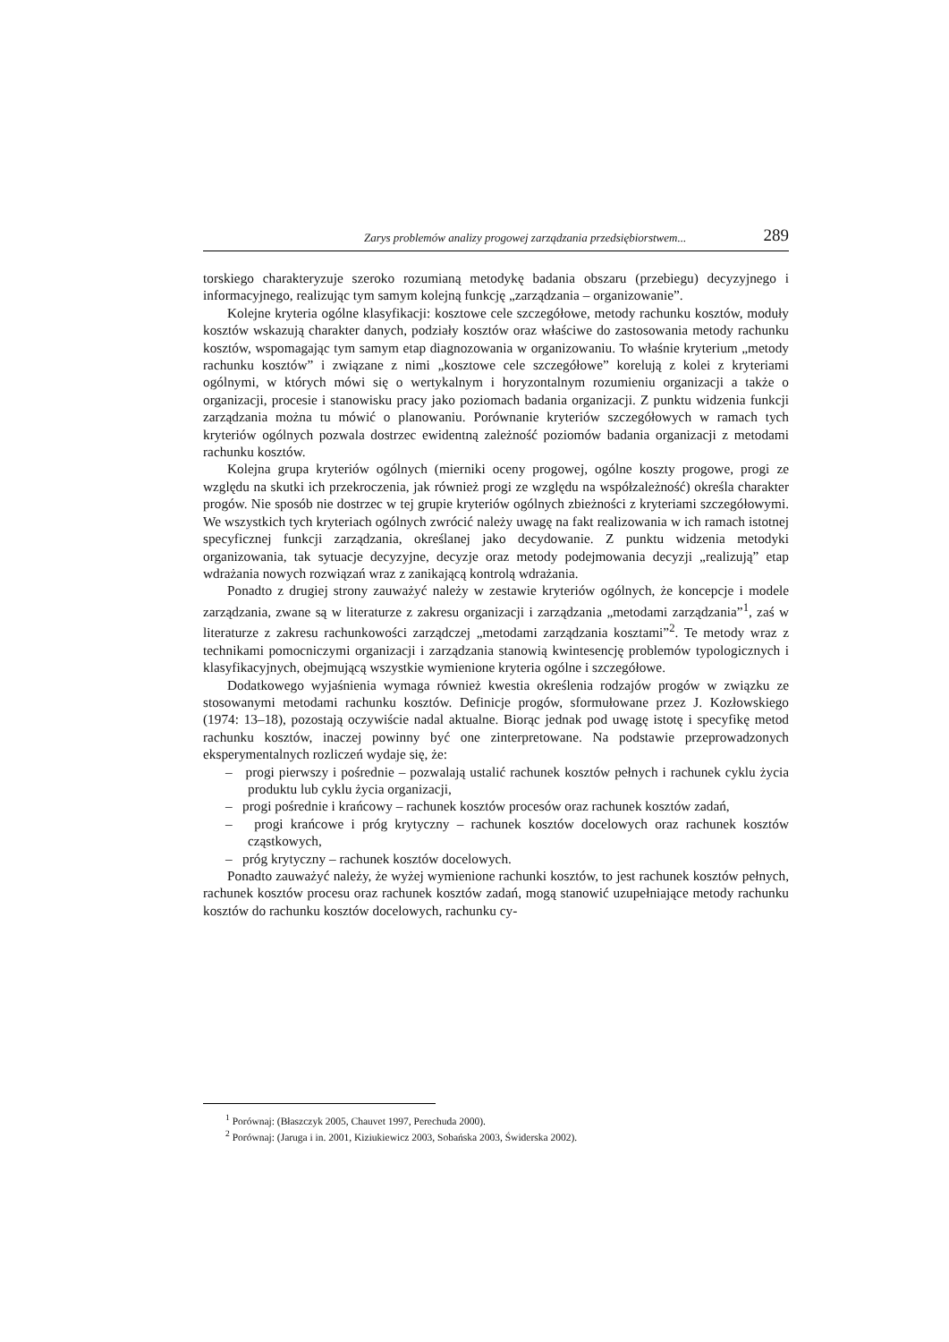Zarys problemów analizy progowej zarządzania przedsiębiorstwem... 289
torskiego charakteryzuje szeroko rozumianą metodykę badania obszaru (przebiegu) decyzyjnego i informacyjnego, realizując tym samym kolejną funkcję „zarządzania – organizowanie”.
Kolejne kryteria ogólne klasyfikacji: kosztowe cele szczegółowe, metody rachunku kosztów, moduły kosztów wskazują charakter danych, podziały kosztów oraz właściwe do zastosowania metody rachunku kosztów, wspomagając tym samym etap diagnozowania w organizowaniu. To właśnie kryterium „metody rachunku kosztów” i związane z nimi „kosztowe cele szczegółowe” korelują z kolei z kryteriami ogólnymi, w których mówi się o wertykalnym i horyzontalnym rozumieniu organizacji a także o organizacji, procesie i stanowisku pracy jako poziomach badania organizacji. Z punktu widzenia funkcji zarządzania można tu mówić o planowaniu. Porównanie kryteriów szczegółowych w ramach tych kryteriów ogólnych pozwala dostrzec ewidentną zależność poziomów badania organizacji z metodami rachunku kosztów.
Kolejna grupa kryteriów ogólnych (mierniki oceny progowej, ogólne koszty progowe, progi ze względu na skutki ich przekroczenia, jak również progi ze względu na współzależność) określa charakter progów. Nie sposób nie dostrzec w tej grupie kryteriów ogólnych zbieżności z kryteriami szczegółowymi. We wszystkich tych kryteriach ogólnych zwrócić należy uwagę na fakt realizowania w ich ramach istotnej specyficznej funkcji zarządzania, określanej jako decydowanie. Z punktu widzenia metodyki organizowania, tak sytuacje decyzyjne, decyzje oraz metody podejmowania decyzji „realizują” etap wdrażania nowych rozwiązań wraz z zanikającą kontrolą wdrażania.
Ponadto z drugiej strony zauważyć należy w zestawie kryteriów ogólnych, że koncepcje i modele zarządzania, zwane są w literaturze z zakresu organizacji i zarządzania „metodami zarządzania”<sup>1</sup>, zaś w literaturze z zakresu rachunkowości zarządczej „metodami zarządzania kosztami”<sup>2</sup>. Te metody wraz z technikami pomocniczymi organizacji i zarządzania stanowią kwintesencję problemów typologicznych i klasyfikacyjnych, obejmującą wszystkie wymienione kryteria ogólne i szczegółowe.
Dodatkowego wyjaśnienia wymaga również kwestia określenia rodzajów progów w związku ze stosowanymi metodami rachunku kosztów. Definicje progów, sformułowane przez J. Kozłowskiego (1974: 13–18), pozostają oczywiście nadal aktualne. Biorąc jednak pod uwagę istotę i specyfikę metod rachunku kosztów, inaczej powinny być one zinterpretowane. Na podstawie przeprowadzonych eksperymentalnych rozliczeń wydaje się, że:
– progi pierwszy i pośrednie – pozwalają ustalić rachunek kosztów pełnych i rachunek cyklu życia produktu lub cyklu życia organizacji,
– progi pośrednie i krańcowy – rachunek kosztów procesów oraz rachunek kosztów zadań,
– progi krańcowe i próg krytyczny – rachunek kosztów docelowych oraz rachunek kosztów cząstkowych,
– próg krytyczny – rachunek kosztów docelowych.
Ponadto zauważyć należy, że wyżej wymienione rachunki kosztów, to jest rachunek kosztów pełnych, rachunek kosztów procesu oraz rachunek kosztów zadań, mogą stanowić uzupełniające metody rachunku kosztów do rachunku kosztów docelowych, rachunku cy-
<sup>1</sup> Porównaj: (Błaszczyk 2005, Chauvet 1997, Perechuda 2000).
<sup>2</sup> Porównaj: (Jaruga i in. 2001, Kiziukiewicz 2003, Sobańska 2003, Świderska 2002).